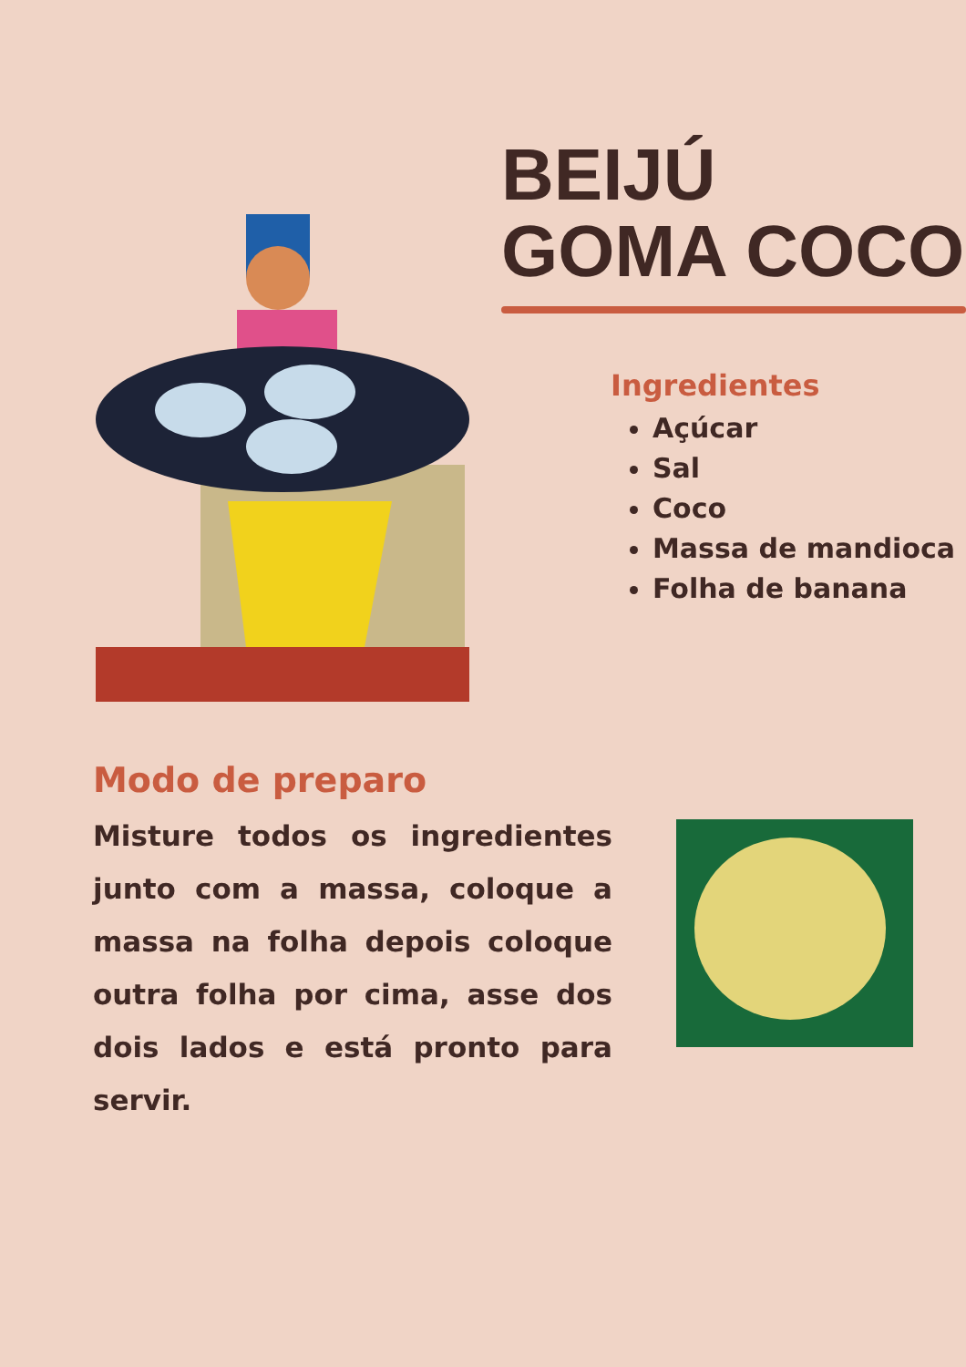BEIJÚ
GOMA COCO
Ingredientes
Açúcar
Sal
Coco
Massa de mandioca
Folha de banana
Modo de preparo
Misture todos os ingredientes junto com a massa, coloque a massa na folha depois coloque outra folha por cima, asse dos dois lados e está pronto para servir.